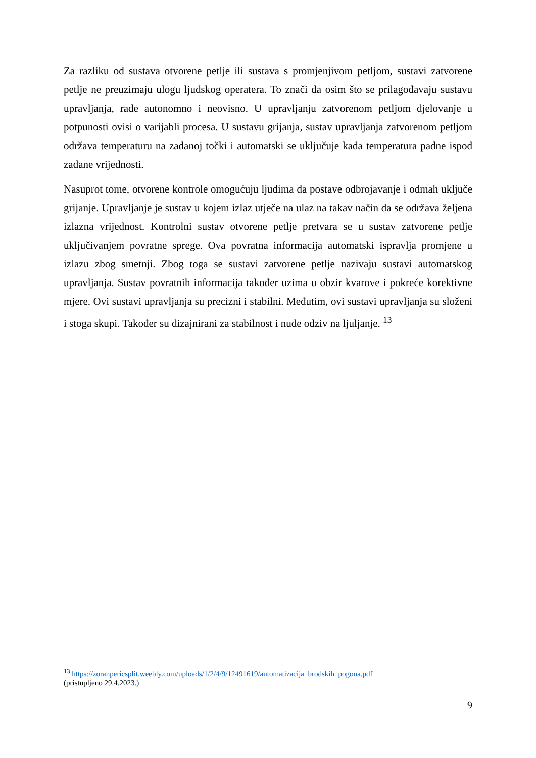Za razliku od sustava otvorene petlje ili sustava s promjenjivom petljom, sustavi zatvorene petlje ne preuzimaju ulogu ljudskog operatera. To znači da osim što se prilagođavaju sustavu upravljanja, rade autonomno i neovisno. U upravljanju zatvorenom petljom djelovanje u potpunosti ovisi o varijabli procesa. U sustavu grijanja, sustav upravljanja zatvorenom petljom održava temperaturu na zadanoj točki i automatski se uključuje kada temperatura padne ispod zadane vrijednosti.
Nasuprot tome, otvorene kontrole omogućuju ljudima da postave odbrojavanje i odmah uključe grijanje. Upravljanje je sustav u kojem izlaz utječe na ulaz na takav način da se održava željena izlazna vrijednost. Kontrolni sustav otvorene petlje pretvara se u sustav zatvorene petlje uključivanjem povratne sprege. Ova povratna informacija automatski ispravlja promjene u izlazu zbog smetnji. Zbog toga se sustavi zatvorene petlje nazivaju sustavi automatskog upravljanja. Sustav povratnih informacija također uzima u obzir kvarove i pokreće korektivne mjere. Ovi sustavi upravljanja su precizni i stabilni. Međutim, ovi sustavi upravljanja su složeni i stoga skupi. Također su dizajnirani za stabilnost i nude odziv na ljuljanje. <sup>13</sup>
<sup>13</sup> https://zoranpericsplit.weebly.com/uploads/1/2/4/9/12491619/automatizacija_brodskih_pogona.pdf
(pristupljeno 29.4.2023.)
9